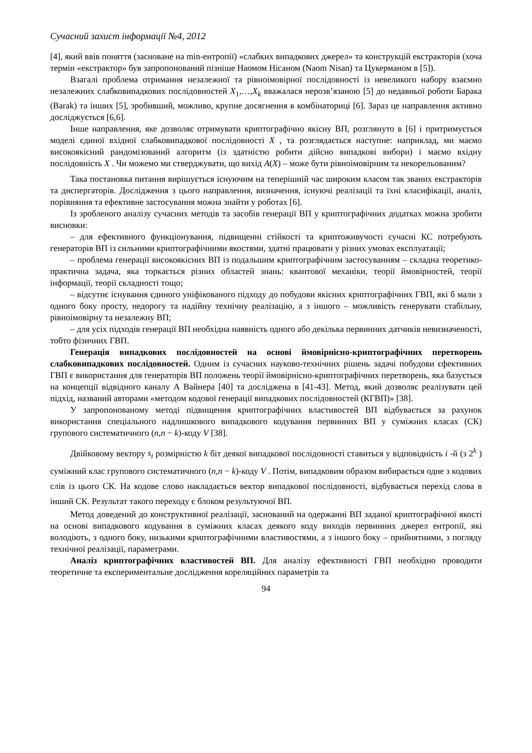Сучасний захист інформації №4, 2012
[4], який ввів поняття (засноване на min-ентропії) «слабких випадкових джерел» та конструкцій екстракторів (хоча термін «екстрактор» був запропонований пізніше Наомом Нісаном (Naom Nisan) та Цукерманом в [5]).
Взагалі проблема отримання незалежної та рівноімовірної послідовності із невеликого набору взаємно незалежних слабковипадкових послідовностей X<sub>1</sub>,…,X<sub>k</sub> вважалася нерозв’язаною [5] до недавньої роботи Барака (Barak) та інших [5], зробивший, можливо, крупне досягнення в комбінаториці [6]. Зараз це направлення активно досліджується [6,6].
Інше направлення, яке дозволяє отримувати криптографічно якісну ВП, розглянуто в [6] і притримується моделі єдиної вхідної слабковипадкової послідовності X , та розглядається наступне: наприклад, ми маємо високоякісний рандомізований алгоритм (із здатністю робити дійсно випадкові вибори) і маємо вхідну послідовність X . Чи можемо ми стверджувати, що вихід A(X) – може бути рівноімовірним та некорельованим?
Така постановка питання вирішується існуючим на теперішній час широким класом так званих екстракторів та диспергаторів. Дослідження з цього направлення, визначення, існуючі реалізації та їхні класифікації, аналіз, порівняння та ефективне застосування можна знайти у роботах [6].
Із зробленого аналізу сучасних методів та засобів генерації ВП у криптографічних додатках можна зробити висновки:
– для ефективного функціонування, підвищенні стійкості та криптоживучості сучасні КС потребують генераторів ВП із сильними криптографічними якостями, здатні працювати у різних умовах експлуатації;
– проблема генерації високоякісних ВП із подальшим криптографічним застосуванням – складна теоретико-практична задача, яка торкається різних областей знань: квантової механіки, теорії ймовірностей, теорії інформації, теорії складності тощо;
– відсутнє існування єдиного уніфікованого підходу до побудови якісних криптографічних ГВП, які б мали з одного боку просту, недорогу та надійну технічну реалізацію, а з іншого – можливість генерувати стабільну, рівноімовірну та незалежну ВП;
– для усіх підходів генерації ВП необхідна наявність одного або декілька первинних датчиків невизначеності, тобто фізичних ГВП.
Генерація випадкових послідовностей на основі ймовірнісно-криптографічних перетворень слабковипадкових послідовностей. Одним із сучасних науково-технічних рішень задачі побудови єфективних ГВП є використання для генераторів ВП положень теорії ймовірнісно-криптографічних перетворень, яка базується на концепції відвідного каналу А Вайнера [40] та досліджена в [41-43]. Метод, який дозволяє реалізувати цей підхід, названий авторами «методом кодової генерації випадкових послідовностей (КГВП)» [38].
У запропонованому методі підвищення криптографічних властивостей ВП відбувається за рахунок використання спеціального надлишкового випадкового кодування первинних ВП у суміжних класах (СК) групового систематичного (n,n − k)-коду V [38].
Двійковому вектору s<sub>i</sub> розмірністю k біт деякої випадкової послідовності ставиться у відповідність i -й (з 2<sup>k</sup> ) суміжний клас групового систематичного (n,n − k)-коду V . Потім, випадковим образом вибирається одне з кодових слів із цього СК. На кодове слово накладається вектор випадкової послідовності, відбувається перехід слова в інший СК. Результат такого переходу є блоком результуючої ВП.
Метод доведений до конструктивної реалізації, заснований на одержанні ВП заданої криптографічної якості на основі випадкового кодування в суміжних класах деякого коду виходів первинних джерел ентропії, які володіють, з одного боку, низькими криптографічними властивостями, а з іншого боку – прийнятними, з погляду технічної реалізації, параметрами.
Аналіз криптографічних властивостей ВП. Для аналізу ефективності ГВП необхідно проводити теоретичне та експериментальне дослідження кореляційних параметрів та
94